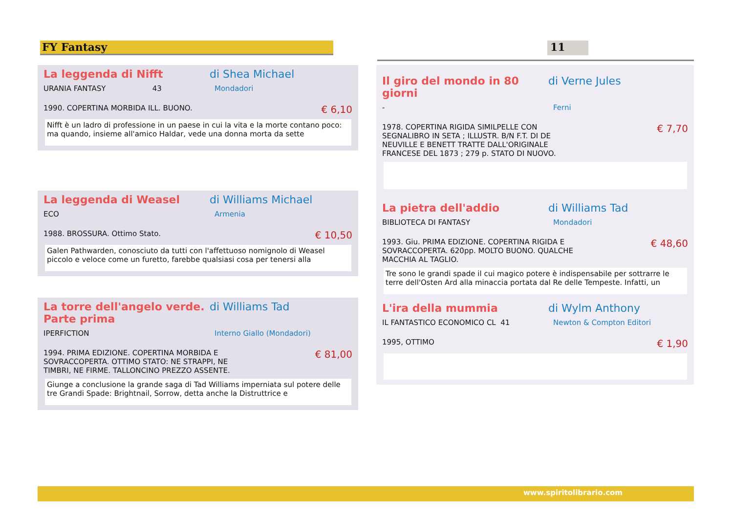FY Fantasy 11
La leggenda di Nifft di Shea Michael
URANIA FANTASY 43 Mondadori
1990. COPERTINA MORBIDA ILL. BUONO. € 6,10
Nifft è un ladro di professione in un paese in cui la vita e la morte contano poco: ma quando, insieme all'amico Haldar, vede una donna morta da sette
La leggenda di Weasel di Williams Michael
ECO Armenia
1988. BROSSURA. Ottimo Stato. € 10,50
Galen Pathwarden, conosciuto da tutti con l'affettuoso nomignolo di Weasel piccolo e veloce come un furetto, farebbe qualsiasi cosa per tenersi alla
La torre dell'angelo verde. Parte prima di Williams Tad
IPERFICTION Interno Giallo (Mondadori)
1994. PRIMA EDIZIONE. COPERTINA MORBIDA E
SOVRACCOPERTA. OTTIMO STATO: NE STRAPPI, NE
TIMBRI, NE FIRME. TALLONCINO PREZZO ASSENTE. € 81,00
Giunge a conclusione la grande saga di Tad Williams imperniata sul potere delle tre Grandi Spade: Brightnail, Sorrow, detta anche la Distruttrice e
Il giro del mondo in 80 giorni di Verne Jules
- Ferni
1978. COPERTINA RIGIDA SIMILPELLE CON
SEGNALIBRO IN SETA ; ILLUSTR. B/N F.T. DI DE
NEUVILLE E BENETT TRATTE DALL'ORIGINALE
FRANCESE DEL 1873 ; 279 p. STATO DI NUOVO. € 7,70
La pietra dell'addio di Williams Tad
BIBLIOTECA DI FANTASY Mondadori
1993. Giu. PRIMA EDIZIONE. COPERTINA RIGIDA E
SOVRACCOPERTA. 620pp. MOLTO BUONO. QUALCHE
MACCHIA AL TAGLIO. € 48,60
Tre sono le grandi spade il cui magico potere è indispensabile per sottrarre le terre dell'Osten Ard alla minaccia portata dal Re delle Tempeste. Infatti, un
L'ira della mummia di Wylm Anthony
IL FANTASTICO ECONOMICO CL 41 Newton & Compton Editori
1995, OTTIMO € 1,90
www.spiritolibrario.com